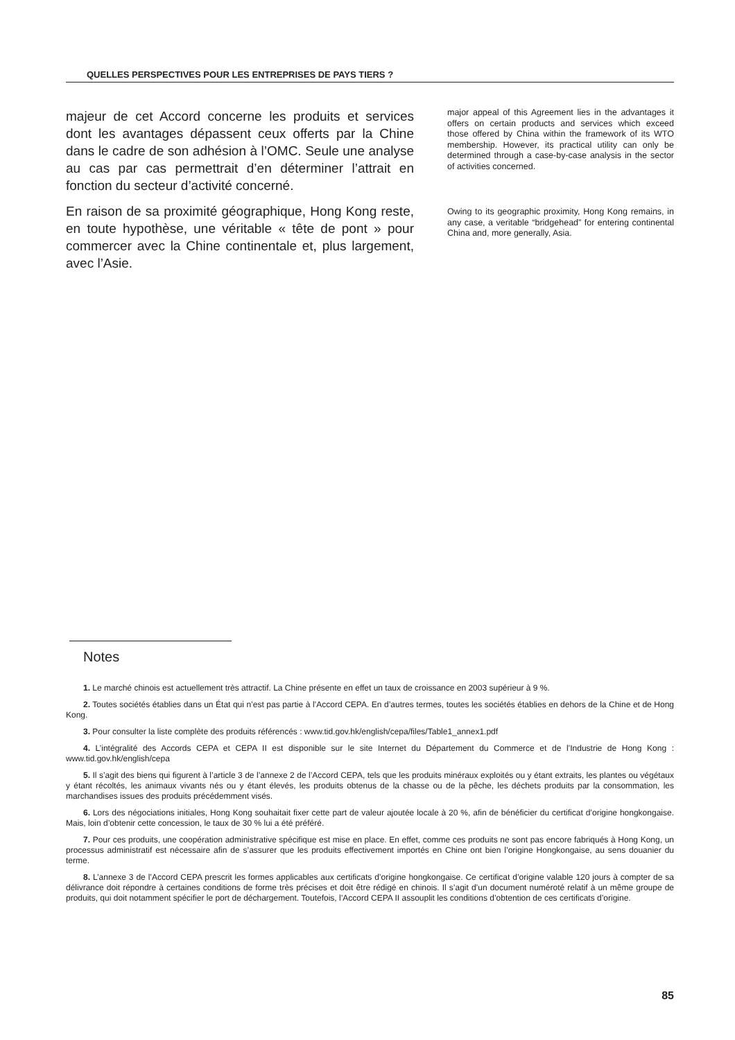QUELLES PERSPECTIVES POUR LES ENTREPRISES DE PAYS TIERS ?
majeur de cet Accord concerne les produits et services dont les avantages dépassent ceux offerts par la Chine dans le cadre de son adhésion à l’OMC. Seule une analyse au cas par cas permettrait d’en déterminer l’attrait en fonction du secteur d’activité concerné.
En raison de sa proximité géographique, Hong Kong reste, en toute hypothèse, une véritable « tête de pont » pour commercer avec la Chine continentale et, plus largement, avec l’Asie.
major appeal of this Agreement lies in the advantages it offers on certain products and services which exceed those offered by China within the framework of its WTO membership. However, its practical utility can only be determined through a case-by-case analysis in the sector of activities concerned.
Owing to its geographic proximity, Hong Kong remains, in any case, a veritable “bridgehead” for entering continental China and, more generally, Asia.
Notes
1. Le marché chinois est actuellement très attractif. La Chine présente en effet un taux de croissance en 2003 supérieur à 9 %.
2. Toutes sociétés établies dans un État qui n’est pas partie à l’Accord CEPA. En d’autres termes, toutes les sociétés établies en dehors de la Chine et de Hong Kong.
3. Pour consulter la liste complète des produits référencés : www.tid.gov.hk/english/cepa/files/Table1_annex1.pdf
4. L’intégralité des Accords CEPA et CEPA II est disponible sur le site Internet du Département du Commerce et de l’Industrie de Hong Kong : www.tid.gov.hk/english/cepa
5. Il s’agit des biens qui figurent à l’article 3 de l’annexe 2 de l’Accord CEPA, tels que les produits minéraux exploités ou y étant extraits, les plantes ou végétaux y étant récoltés, les animaux vivants nés ou y étant élevés, les produits obtenus de la chasse ou de la pêche, les déchets produits par la consommation, les marchandises issues des produits précédemment visés.
6. Lors des négociations initiales, Hong Kong souhaitait fixer cette part de valeur ajoutée locale à 20 %, afin de bénéficier du certificat d’origine hongkongaise. Mais, loin d’obtenir cette concession, le taux de 30 % lui a été préféré.
7. Pour ces produits, une coopération administrative spécifique est mise en place. En effet, comme ces produits ne sont pas encore fabriqués à Hong Kong, un processus administratif est nécessaire afin de s’assurer que les produits effectivement importés en Chine ont bien l’origine Hongkongaise, au sens douanier du terme.
8. L’annexe 3 de l’Accord CEPA prescrit les formes applicables aux certificats d’origine hongkongaise. Ce certificat d’origine valable 120 jours à compter de sa délivrance doit répondre à certaines conditions de forme très précises et doit être rédigé en chinois. Il s’agit d’un document numéroté relatif à un même groupe de produits, qui doit notamment spécifier le port de déchargement. Toutefois, l’Accord CEPA II assouplit les conditions d’obtention de ces certificats d’origine.
85